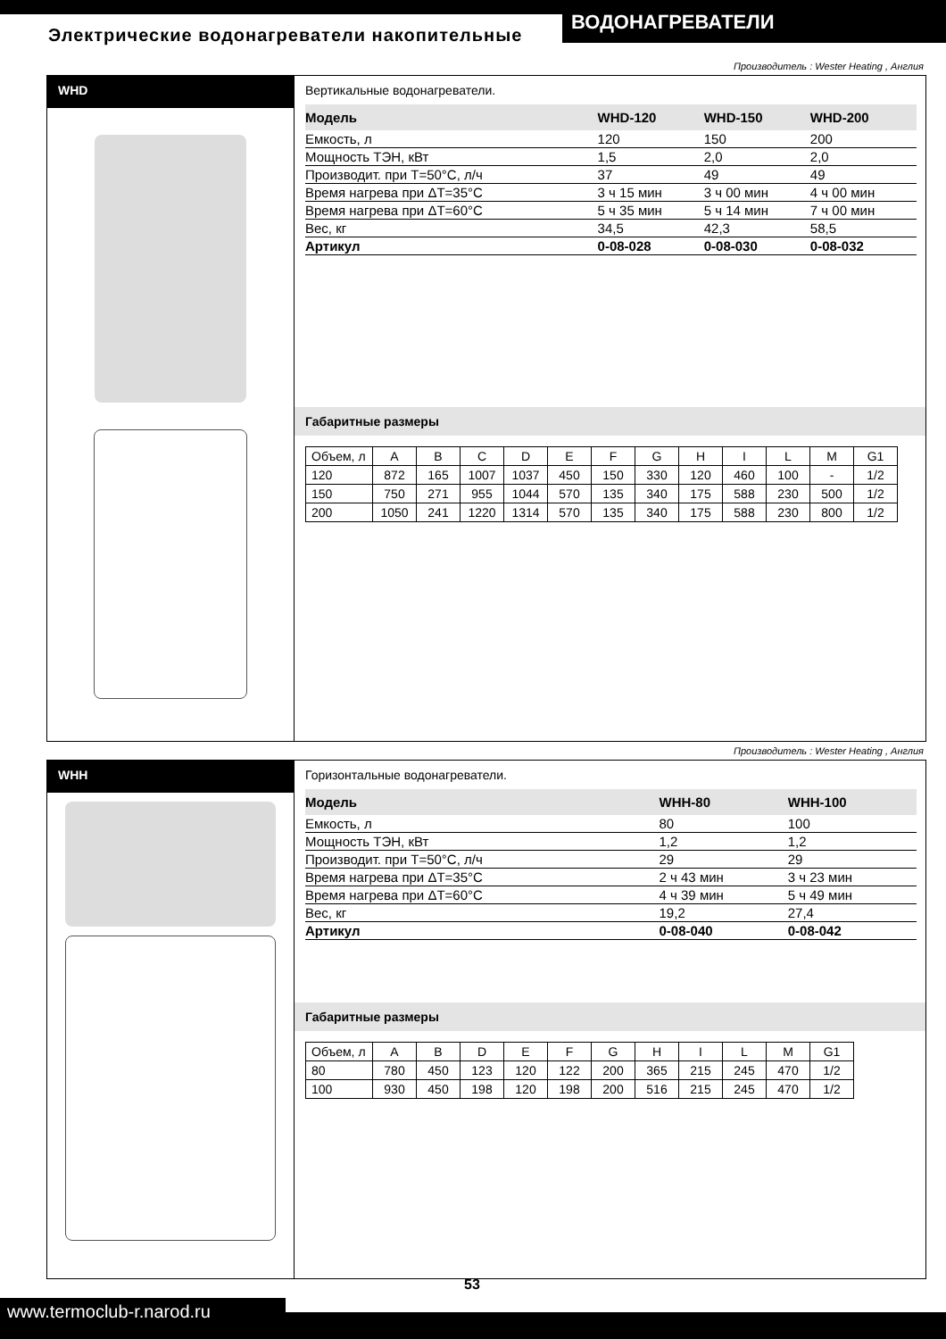Электрические водонагреватели накопительные
ВОДОНАГРЕВАТЕЛИ
Производитель : Wester Heating , Англия
WHD
Вертикальные водонагреватели.
| Модель | WHD-120 | WHD-150 | WHD-200 |
| --- | --- | --- | --- |
| Емкость, л | 120 | 150 | 200 |
| Мощность ТЭН, кВт | 1,5 | 2,0 | 2,0 |
| Производит. при T=50°C, л/ч | 37 | 49 | 49 |
| Время нагрева при ΔT=35°C | 3 ч 15 мин | 3 ч 00 мин | 4 ч 00 мин |
| Время нагрева при ΔT=60°C | 5 ч 35 мин | 5 ч 14 мин | 7 ч 00 мин |
| Вес, кг | 34,5 | 42,3 | 58,5 |
| Артикул | 0-08-028 | 0-08-030 | 0-08-032 |
Габаритные размеры
| Объем, л | A | B | C | D | E | F | G | H | I | L | M | G1 |
| 120 | 872 | 165 | 1007 | 1037 | 450 | 150 | 330 | 120 | 460 | 100 | - | 1/2 |
| 150 | 750 | 271 | 955 | 1044 | 570 | 135 | 340 | 175 | 588 | 230 | 500 | 1/2 |
| 200 | 1050 | 241 | 1220 | 1314 | 570 | 135 | 340 | 175 | 588 | 230 | 800 | 1/2 |
Производитель : Wester Heating , Англия
WHH
Горизонтальные водонагреватели.
| Модель | WHH-80 | WHH-100 | |
| --- | --- | --- | --- |
| Емкость, л | 80 | 100 | |
| Мощность ТЭН, кВт | 1,2 | 1,2 | |
| Производит. при T=50°C, л/ч | 29 | 29 | |
| Время нагрева при ΔT=35°C | 2 ч 43 мин | 3 ч 23 мин | |
| Время нагрева при ΔT=60°C | 4 ч 39 мин | 5 ч 49 мин | |
| Вес, кг | 19,2 | 27,4 | |
| Артикул | 0-08-040 | 0-08-042 | |
Габаритные размеры
| Объем, л | A | B | D | E | F | G | H | I | L | M | G1 |
| 80 | 780 | 450 | 123 | 120 | 122 | 200 | 365 | 215 | 245 | 470 | 1/2 |
| 100 | 930 | 450 | 198 | 120 | 198 | 200 | 516 | 215 | 245 | 470 | 1/2 |
53
www.termoclub-r.narod.ru